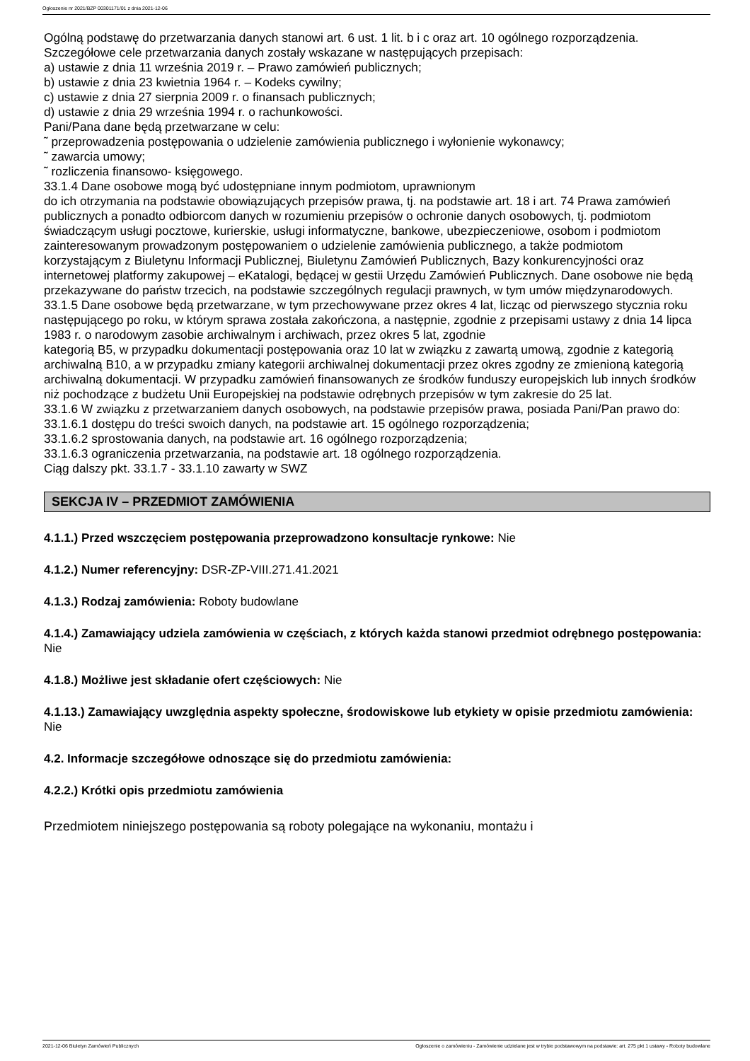Ogłoszenie nr 2021/BZP 00301171/01 z dnia 2021-12-06
Ogólną podstawę do przetwarzania danych stanowi art. 6 ust. 1 lit. b i c oraz art. 10 ogólnego rozporządzenia. Szczegółowe cele przetwarzania danych zostały wskazane w następujących przepisach:
a) ustawie z dnia 11 września 2019 r. – Prawo zamówień publicznych;
b) ustawie z dnia 23 kwietnia 1964 r. – Kodeks cywilny;
c) ustawie z dnia 27 sierpnia 2009 r. o finansach publicznych;
d) ustawie z dnia 29 września 1994 r. o rachunkowości.
Pani/Pana dane będą przetwarzane w celu:
˜ przeprowadzenia postępowania o udzielenie zamówienia publicznego i wyłonienie wykonawcy;
˜ zawarcia umowy;
˜ rozliczenia finansowo- księgowego.
33.1.4 Dane osobowe mogą być udostępniane innym podmiotom, uprawnionym
do ich otrzymania na podstawie obowiązujących przepisów prawa, tj. na podstawie art. 18 i art. 74 Prawa zamówień publicznych a ponadto odbiorcom danych w rozumieniu przepisów o ochronie danych osobowych, tj. podmiotom świadczącym usługi pocztowe, kurierskie, usługi informatyczne, bankowe, ubezpieczeniowe, osobom i podmiotom zainteresowanym prowadzonym postępowaniem o udzielenie zamówienia publicznego, a także podmiotom
korzystającym z Biuletynu Informacji Publicznej, Biuletynu Zamówień Publicznych, Bazy konkurencyjności oraz internetowej platformy zakupowej – eKatalogi, będącej w gestii Urzędu Zamówień Publicznych. Dane osobowe nie będą przekazywane do państw trzecich, na podstawie szczególnych regulacji prawnych, w tym umów międzynarodowych.
33.1.5 Dane osobowe będą przetwarzane, w tym przechowywane przez okres 4 lat, licząc od pierwszego stycznia roku następującego po roku, w którym sprawa została zakończona, a następnie, zgodnie z przepisami ustawy z dnia 14 lipca 1983 r. o narodowym zasobie archiwalnym i archiwach, przez okres 5 lat, zgodnie
kategorią B5, w przypadku dokumentacji postępowania oraz 10 lat w związku z zawartą umową, zgodnie z kategorią archiwalną B10, a w przypadku zmiany kategorii archiwalnej dokumentacji przez okres zgodny ze zmienioną kategorią archiwalną dokumentacji. W przypadku zamówień finansowanych ze środków funduszy europejskich lub innych środków niż pochodzące z budżetu Unii Europejskiej na podstawie odrębnych przepisów w tym zakresie do 25 lat.
33.1.6 W związku z przetwarzaniem danych osobowych, na podstawie przepisów prawa, posiada Pani/Pan prawo do:
33.1.6.1 dostępu do treści swoich danych, na podstawie art. 15 ogólnego rozporządzenia;
33.1.6.2 sprostowania danych, na podstawie art. 16 ogólnego rozporządzenia;
33.1.6.3 ograniczenia przetwarzania, na podstawie art. 18 ogólnego rozporządzenia.
Ciąg dalszy pkt. 33.1.7 - 33.1.10 zawarty w SWZ
SEKCJA IV – PRZEDMIOT ZAMÓWIENIA
4.1.1.) Przed wszczęciem postępowania przeprowadzono konsultacje rynkowe: Nie
4.1.2.) Numer referencyjny: DSR-ZP-VIII.271.41.2021
4.1.3.) Rodzaj zamówienia: Roboty budowlane
4.1.4.) Zamawiający udziela zamówienia w częściach, z których każda stanowi przedmiot odrębnego postępowania: Nie
4.1.8.) Możliwe jest składanie ofert częściowych: Nie
4.1.13.) Zamawiający uwzględnia aspekty społeczne, środowiskowe lub etykiety w opisie przedmiotu zamówienia: Nie
4.2. Informacje szczegółowe odnoszące się do przedmiotu zamówienia:
4.2.2.) Krótki opis przedmiotu zamówienia
Przedmiotem niniejszego postępowania są roboty polegające na wykonaniu, montażu i
2021-12-06 Biuletyn Zamówień Publicznych Ogłoszenie o zamówieniu - Zamówienie udzielane jest w trybie podstawowym na podstawie: art. 275 pkt 1 ustawy - Roboty budowlane